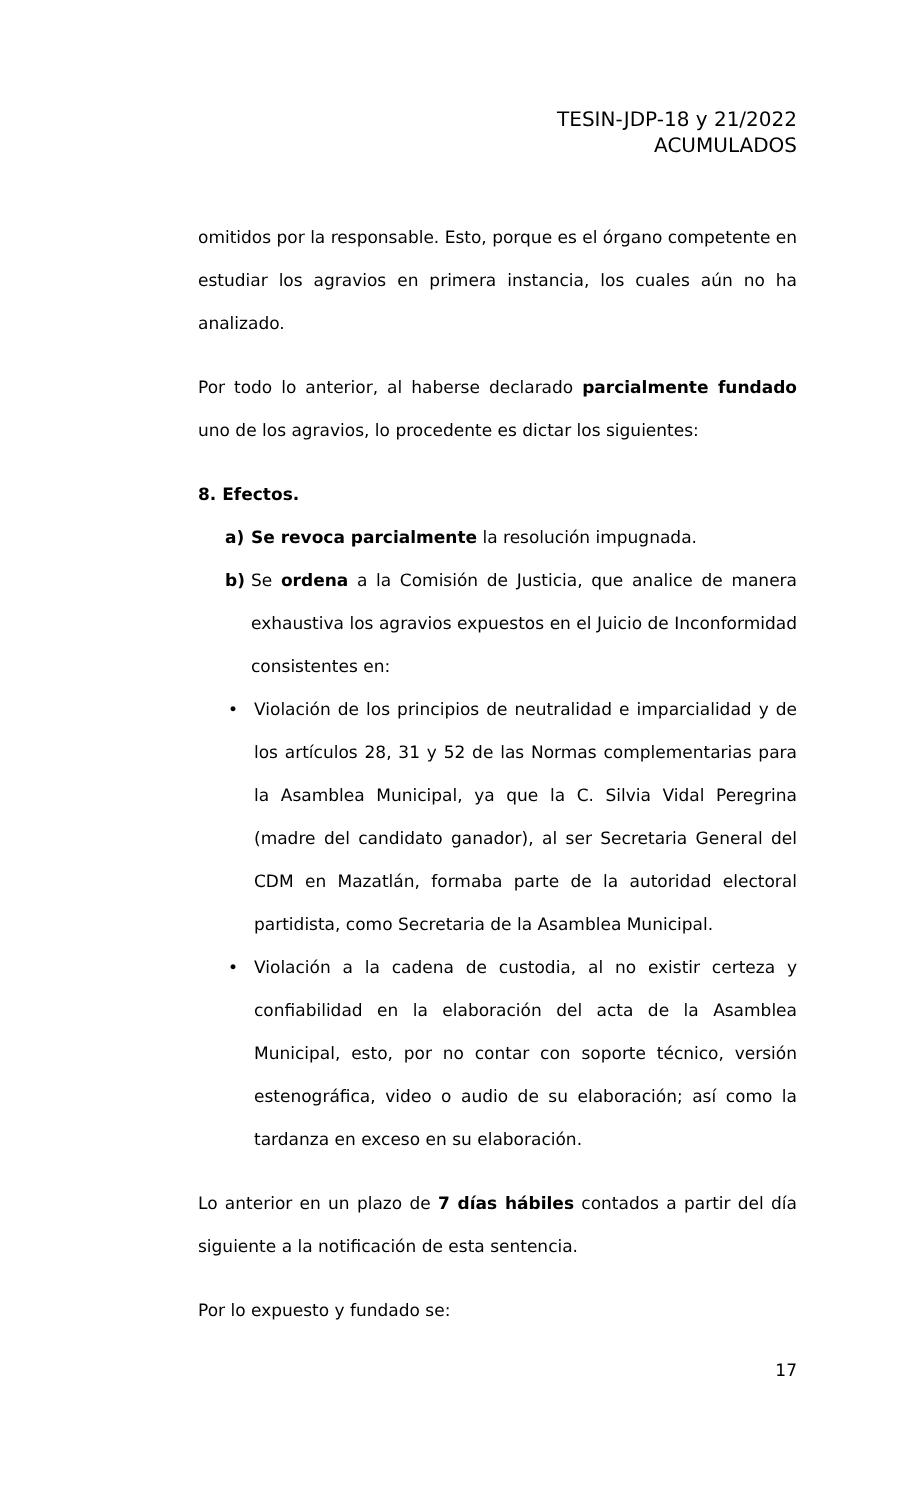TESIN-JDP-18 y 21/2022
ACUMULADOS
omitidos por la responsable. Esto, porque es el órgano competente en estudiar los agravios en primera instancia, los cuales aún no ha analizado.
Por todo lo anterior, al haberse declarado parcialmente fundado uno de los agravios, lo procedente es dictar los siguientes:
8. Efectos.
a) Se revoca parcialmente la resolución impugnada.
b) Se ordena a la Comisión de Justicia, que analice de manera exhaustiva los agravios expuestos en el Juicio de Inconformidad consistentes en:
• Violación de los principios de neutralidad e imparcialidad y de los artículos 28, 31 y 52 de las Normas complementarias para la Asamblea Municipal, ya que la C. Silvia Vidal Peregrina (madre del candidato ganador), al ser Secretaria General del CDM en Mazatlán, formaba parte de la autoridad electoral partidista, como Secretaria de la Asamblea Municipal.
• Violación a la cadena de custodia, al no existir certeza y confiabilidad en la elaboración del acta de la Asamblea Municipal, esto, por no contar con soporte técnico, versión estenográfica, video o audio de su elaboración; así como la tardanza en exceso en su elaboración.
Lo anterior en un plazo de 7 días hábiles contados a partir del día siguiente a la notificación de esta sentencia.
Por lo expuesto y fundado se:
17